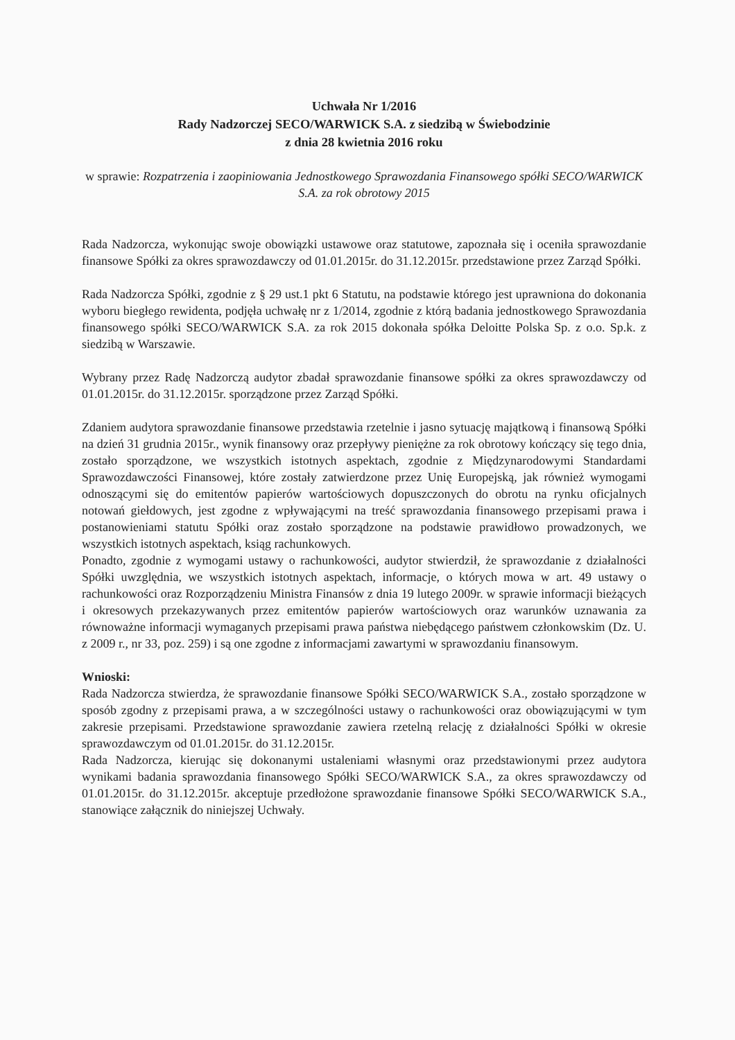Uchwała Nr 1/2016
Rady Nadzorczej SECO/WARWICK S.A. z siedzibą w Świebodzinie
z dnia 28 kwietnia 2016 roku
w sprawie: Rozpatrzenia i zaopiniowania Jednostkowego Sprawozdania Finansowego spółki SECO/WARWICK S.A. za rok obrotowy 2015
Rada Nadzorcza, wykonując swoje obowiązki ustawowe oraz statutowe, zapoznała się i oceniła sprawozdanie finansowe Spółki za okres sprawozdawczy od 01.01.2015r. do 31.12.2015r. przedstawione przez Zarząd Spółki.
Rada Nadzorcza Spółki, zgodnie z § 29 ust.1 pkt 6 Statutu, na podstawie którego jest uprawniona do dokonania wyboru biegłego rewidenta, podjęła uchwałę nr z 1/2014, zgodnie z którą badania jednostkowego Sprawozdania finansowego spółki SECO/WARWICK S.A. za rok 2015 dokonała spółka Deloitte Polska Sp. z o.o. Sp.k. z siedzibą w Warszawie.
Wybrany przez Radę Nadzorczą audytor zbadał sprawozdanie finansowe spółki za okres sprawozdawczy od 01.01.2015r. do 31.12.2015r. sporządzone przez Zarząd Spółki.
Zdaniem audytora sprawozdanie finansowe przedstawia rzetelnie i jasno sytuację majątkową i finansową Spółki na dzień 31 grudnia 2015r., wynik finansowy oraz przepływy pieniężne za rok obrotowy kończący się tego dnia, zostało sporządzone, we wszystkich istotnych aspektach, zgodnie z Międzynarodowymi Standardami Sprawozdawczości Finansowej, które zostały zatwierdzone przez Unię Europejską, jak również wymogami odnoszącymi się do emitentów papierów wartościowych dopuszczonych do obrotu na rynku oficjalnych notowań giełdowych, jest zgodne z wpływającymi na treść sprawozdania finansowego przepisami prawa i postanowieniami statutu Spółki oraz zostało sporządzone na podstawie prawidłowo prowadzonych, we wszystkich istotnych aspektach, ksiąg rachunkowych.
Ponadto, zgodnie z wymogami ustawy o rachunkowości, audytor stwierdził, że sprawozdanie z działalności Spółki uwzględnia, we wszystkich istotnych aspektach, informacje, o których mowa w art. 49 ustawy o rachunkowości oraz Rozporządzeniu Ministra Finansów z dnia 19 lutego 2009r. w sprawie informacji bieżących i okresowych przekazywanych przez emitentów papierów wartościowych oraz warunków uznawania za równoważne informacji wymaganych przepisami prawa państwa niebędącego państwem członkowskim (Dz. U. z 2009 r., nr 33, poz. 259) i są one zgodne z informacjami zawartymi w sprawozdaniu finansowym.
Wnioski:
Rada Nadzorcza stwierdza, że sprawozdanie finansowe Spółki SECO/WARWICK S.A., zostało sporządzone w sposób zgodny z przepisami prawa, a w szczególności ustawy o rachunkowości oraz obowiązującymi w tym zakresie przepisami. Przedstawione sprawozdanie zawiera rzetelną relację z działalności Spółki w okresie sprawozdawczym od 01.01.2015r. do 31.12.2015r.
Rada Nadzorcza, kierując się dokonanymi ustaleniami własnymi oraz przedstawionymi przez audytora wynikami badania sprawozdania finansowego Spółki SECO/WARWICK S.A., za okres sprawozdawczy od 01.01.2015r. do 31.12.2015r. akceptuje przedłożone sprawozdanie finansowe Spółki SECO/WARWICK S.A., stanowiące załącznik do niniejszej Uchwały.